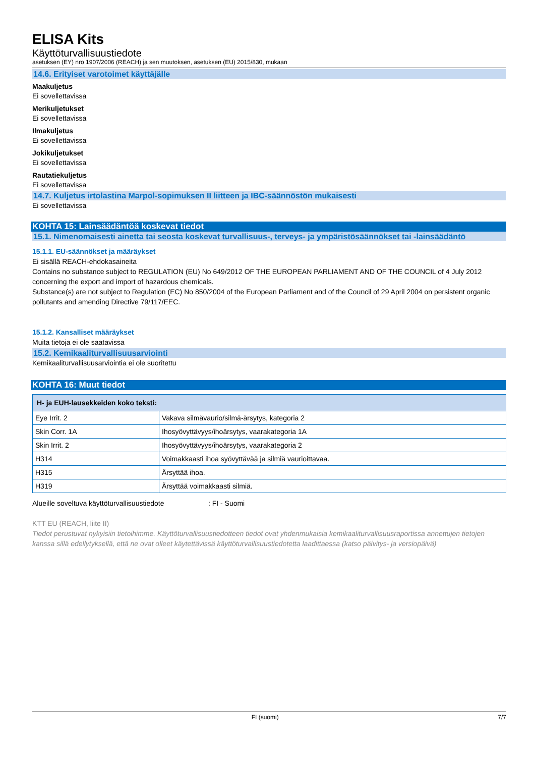ELISA Kits
Käyttöturvallisuustiedote
asetuksen (EY) nro 1907/2006 (REACH) ja sen muutoksen, asetuksen (EU) 2015/830, mukaan
14.6. Erityiset varotoimet käyttäjälle
Maakuljetus
Ei sovellettavissa
Merikuljetukset
Ei sovellettavissa
Ilmakuljetus
Ei sovellettavissa
Jokikuljetukset
Ei sovellettavissa
Rautatiekuljetus
Ei sovellettavissa
14.7. Kuljetus irtolastina Marpol-sopimuksen II liitteen ja IBC-säännöstön mukaisesti
Ei sovellettavissa
KOHTA 15: Lainsäädäntöä koskevat tiedot
15.1. Nimenomaisesti ainetta tai seosta koskevat turvallisuus-, terveys- ja ympäristösäännökset tai -lainsäädäntö
15.1.1. EU-säännökset ja määräykset
Ei sisällä REACH-ehdokasaineita
Contains no substance subject to REGULATION (EU) No 649/2012 OF THE EUROPEAN PARLIAMENT AND OF THE COUNCIL of 4 July 2012 concerning the export and import of hazardous chemicals.
Substance(s) are not subject to Regulation (EC) No 850/2004 of the European Parliament and of the Council of 29 April 2004 on persistent organic pollutants and amending Directive 79/117/EEC.
15.1.2. Kansalliset määräykset
Muita tietoja ei ole saatavissa
15.2. Kemikaaliturvallisuusarviointi
Kemikaaliturvallisuusarviointia ei ole suoritettu
KOHTA 16: Muut tiedot
| H- ja EUH-lausekkeiden koko teksti: | |
| --- | --- |
| Eye Irrit. 2 | Vakava silmävaurio/silmä-ärsytys, kategoria 2 |
| Skin Corr. 1A | Ihosyövyttävyys/ihoärsytys, vaarakategoria 1A |
| Skin Irrit. 2 | Ihosyövyttävyys/ihoärsytys, vaarakategoria 2 |
| H314 | Voimakkaasti ihoa syövyttävää ja silmiä vaurioittavaa. |
| H315 | Ärsyttää ihoa. |
| H319 | Ärsyttää voimakkaasti silmiä. |
Alueille soveltuva käyttöturvallisuustiedote : FI - Suomi
KTT EU (REACH, liite II)
Tiedot perustuvat nykyisiin tietoihimme. Käyttöturvallisuustiedotteen tiedot ovat yhdenmukaisia kemikaaliturvallisuusraportissa annettujen tietojen kanssa sillä edellytyksellä, että ne ovat olleet käytettävissä käyttöturvallisuustiedotetta laadittaessa (katso päivitys- ja versiopäivä)
FI (suomi) 7/7